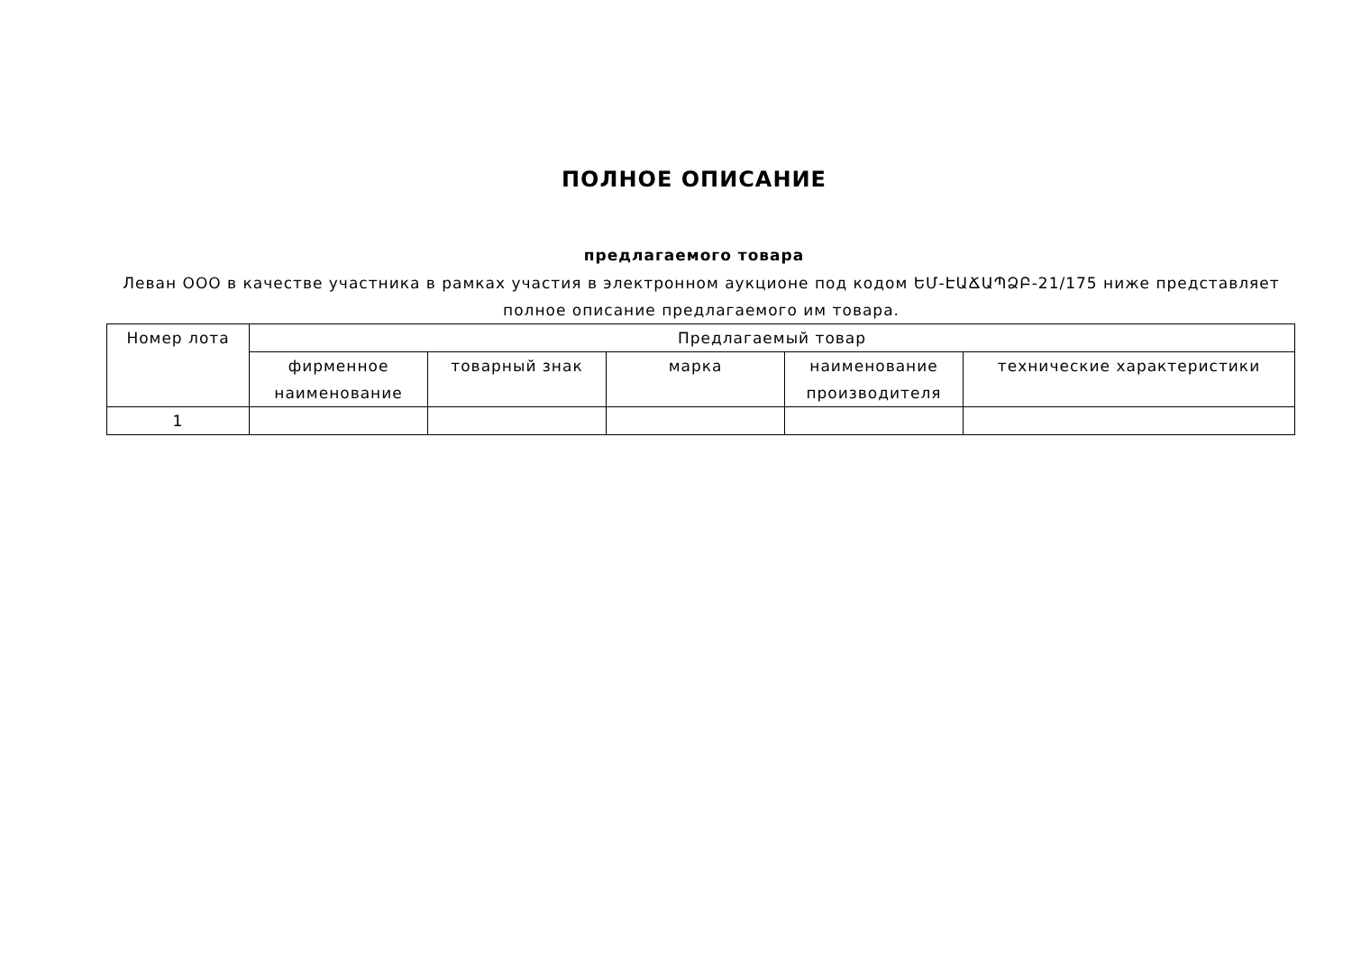ПОЛНОЕ ОПИСАНИЕ
предлагаемого товара
Леван ООО в качестве участника в рамках участия в электронном аукционе под кодом ԵՄ-ԷԱՃԱՊՁԲ-21/175 ниже представляет полное описание предлагаемого им товара.
| Номер лота | Предлагаемый товар | | | | |
| --- | --- | --- | --- | --- | --- |
| | фирменное наименование | товарный знак | марка | наименование производителя | технические характеристики |
| 1 | | | | | |